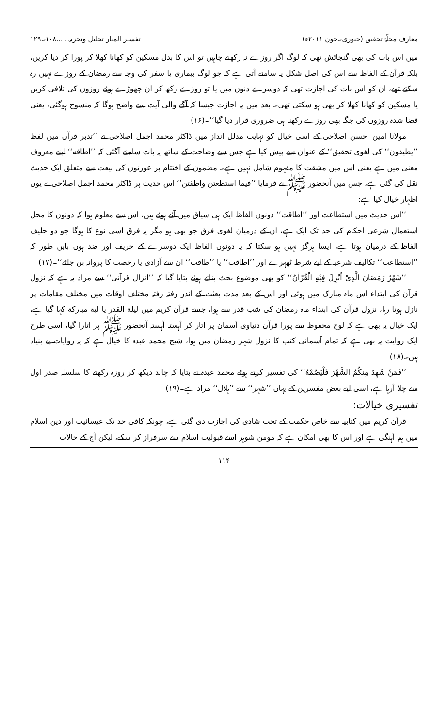معارف مجلّۂ تحقیق (جنوری۔جون ۲۰۱۱ء) تفسیر المنار تحلیل وتجزیہ......۱۰۸۔۱۲۹
میں اس بات کی بھی گنجائش تھی کہ لوگ اگر روزے نہ رکھنے چاہیں تو اس کا بدل مسکین کو کھانا کھلا کر پورا کر دیا کریں، بلکہ قرآن کے الفاظ سے اس کی اصل شکل یہ سامنے آتی ہے کہ جو لوگ بیماری یا سفر کی وجہ سے رمضان کے روزے نہیں رہ سکتے تھے، ان کو اس بات کی اجازت تھی کہ دوسرے دنوں میں یا تو روزے رکھ کر ان چھوڑے ہوئے روزوں کی تلافی کریں یا مسکین کو کھانا کھلا کر بھی ہو سکتی تھی۔ بعد میں یہ اجازت جیسا کہ آگے والی آیت سے واضح ہوگا کہ منسوخ ہوگئی، یعنی قضا شدہ روزوں کی جگہ بھی روزے رکھنا ہی ضروری قرار دیا گیا‘‘۔(۱۶)
مولانا امین احسن اصلاحی کے اسی خیال کو نہایت مدلل انداز میں ڈاکٹر محمد اجمل اصلاحی نے ’’تدبر قرآن میں لفظ ’’یطیقون‘‘ کی لغوی تحقیق‘‘ کے عنوان سے پیش کیا ہے جس سے وضاحت کے ساتھ یہ بات سامنے آگئی کہ ’’اطاقه‘‘ اپنے معروف معنی میں ہے یعنی اس میں مشقت کا مفہوم شامل نہیں ہے۔ مضمون کے اختتام پر عورتوں کی بیعت سے متعلق ایک حدیث نقل کی گئی ہے، جس میں آنحضور ﷺ نے فرمایا ’’فیما استطعتن واطقتن‘‘ اس حدیث پر ڈاکٹر محمد اجمل اصلاحی نے یوں اظہار خیال کیا ہے:
’’اس حدیث میں استطاعت اور ’’اطاقت‘‘ دونوں الفاظ ایک ہی سیاق میں آئے ہوئے ہیں، اس سے معلوم ہوا کہ دونوں کا محل استعمال شرعی احکام کی حد تک ایک ہے، ان کے درمیان لغوی فرق جو بھی ہو مگر یہ فرق اسی نوع کا ہوگا جو دو حلیف الفاظ کے درمیان ہوتا ہے، ایسا ہرگز نہیں ہو سکتا کہ یہ دونوں الفاظ ایک دوسرے کے حریف اور ضد ہوں بایں طور کہ ’’استطاعت‘‘ تکالیف شرعیہ کے لیے شرط ٹھہرے اور ’’اطاقت‘‘ یا ’’طاقت‘‘ ان سے آزادی یا رخصت کا پروانہ بن جائے‘‘۔(۱۷)
’’شَهْرُ رَمَضَانَ الَّذِیْ اُنْزِلَ فِیْهِ الْقُرْاٰنُ‘‘ کو بھی موضوع بحث بناتے ہوئے بتایا گیا کہ ’’انزال قرآنی‘‘ سے مراد یہ ہے کہ نزول قرآن کی ابتداء اس ماہ مبارک میں ہوئی اور اس کے بعد مدت بعثت کے اندر رفتہ رفتہ مختلف اوقات میں مختلف مقامات پر نازل ہوتا رہا، نزول قرآن کی ابتداء ماہ رمضان کی شب قدر سے ہوا، جسے قرآن کریم میں لیلة القدر یا لیة مبارکة کہا گیا ہے، ایک خیال یہ بھی ہے کہ لوح محفوظ سے پورا قرآن دنیاوی آسمان پر اتار کر آہستہ آہستہ آنحضور ﷺ پر اتارا گیا، اسی طرح ایک روایت یہ بھی ہے کہ تمام آسمانی کتب کا نزول شہر رمضان میں ہوا، شیخ محمد عبدہ کا خیال ہے کہ یہ روایات بے بنیاد ہیں۔(۱۸)
’’فَمَنْ شَهِدَ مِنكُمُ الشَّهْرَ فَلْیَصُمْهُ‘‘ کی تفسیر کرتے ہوئے محمد عبدہ نے بتایا کہ چاند دیکھ کر روزہ رکھنے کا سلسلہ صدر اول سے چلا آرہا ہے، اسی لیے بعض مفسرین کے یہاں ’’شہر‘‘ سے ’’ہلال‘‘ مراد ہے۔(۱۹)
تفسیری خیالات:
قرآن کریم میں کتابیہ سے خاص حکمت کے تحت شادی کی اجازت دی گئی ہے، چونکہ کافی حد تک عیسائیت اور دین اسلام میں ہم آہنگی ہے اور اس کا بھی امکان ہے کہ مومن شوہر اسے قبولیت اسلام سے سرفراز کر سکے، لیکن آج کے حالات
۱۱۴